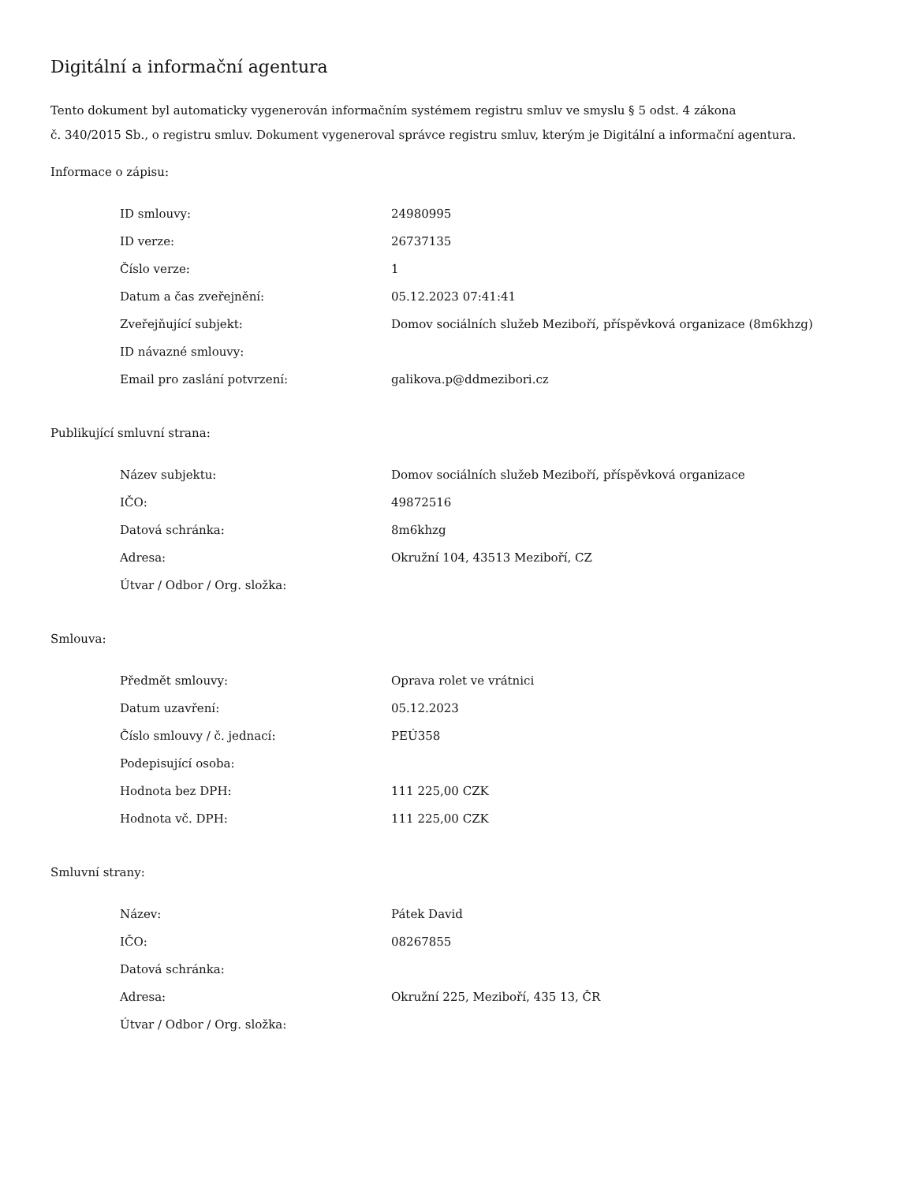Digitální a informační agentura
Tento dokument byl automaticky vygenerován informačním systémem registru smluv ve smyslu § 5 odst. 4 zákona
č. 340/2015 Sb., o registru smluv. Dokument vygeneroval správce registru smluv, kterým je Digitální a informační agentura.
Informace o zápisu:
| ID smlouvy: | 24980995 |
| ID verze: | 26737135 |
| Číslo verze: | 1 |
| Datum a čas zveřejnění: | 05.12.2023 07:41:41 |
| Zveřejňující subjekt: | Domov sociálních služeb Meziboří, příspěvková organizace (8m6khzg) |
| ID návazné smlouvy: | |
| Email pro zaslání potvrzení: | galikova.p@ddmezibori.cz |
Publikující smluvní strana:
| Název subjektu: | Domov sociálních služeb Meziboří, příspěvková organizace |
| IČO: | 49872516 |
| Datová schránka: | 8m6khzg |
| Adresa: | Okružní 104, 43513 Meziboří, CZ |
| Útvar / Odbor / Org. složka: | |
Smlouva:
| Předmět smlouvy: | Oprava rolet ve vrátnici |
| Datum uzavření: | 05.12.2023 |
| Číslo smlouvy / č. jednací: | PEÚ358 |
| Podepisující osoba: | |
| Hodnota bez DPH: | 111 225,00 CZK |
| Hodnota vč. DPH: | 111 225,00 CZK |
Smluvní strany:
| Název: | Pátek David |
| IČO: | 08267855 |
| Datová schránka: | |
| Adresa: | Okružní 225, Meziboří, 435 13, ČR |
| Útvar / Odbor / Org. složka: | |